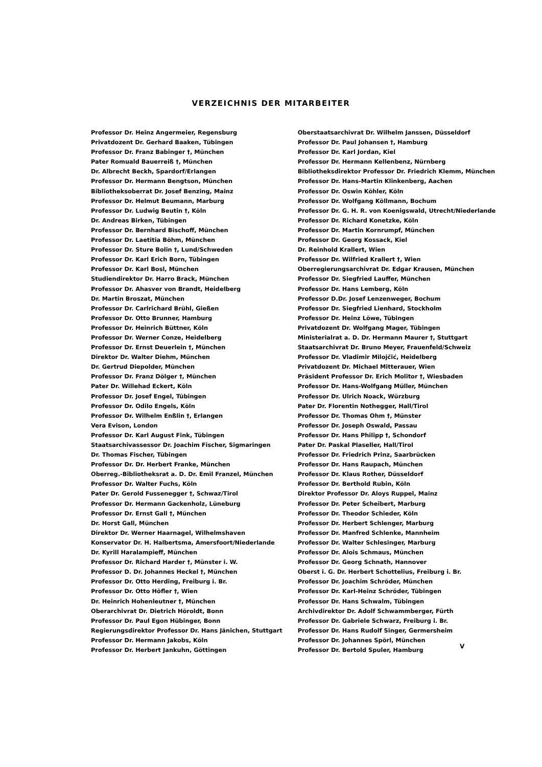VERZEICHNIS DER MITARBEITER
Professor Dr. Heinz Angermeier, Regensburg
Privatdozent Dr. Gerhard Baaken, Tübingen
Professor Dr. Franz Babinger †, München
Pater Romuald Bauerreiß †, München
Dr. Albrecht Beckh, Spardorf/Erlangen
Professor Dr. Hermann Bengtson, München
Bibliotheksoberrat Dr. Josef Benzing, Mainz
Professor Dr. Helmut Beumann, Marburg
Professor Dr. Ludwig Beutin †, Köln
Dr. Andreas Birken, Tübingen
Professor Dr. Bernhard Bischoff, München
Professor Dr. Laetitia Böhm, München
Professor Dr. Sture Bolin †, Lund/Schweden
Professor Dr. Karl Erich Born, Tübingen
Professor Dr. Karl Bosl, München
Studiendirektor Dr. Harro Brack, München
Professor Dr. Ahasver von Brandt, Heidelberg
Dr. Martin Broszat, München
Professor Dr. Carlrichard Brühl, Gießen
Professor Dr. Otto Brunner, Hamburg
Professor Dr. Heinrich Büttner, Köln
Professor Dr. Werner Conze, Heidelberg
Professor Dr. Ernst Deuerlein †, München
Direktor Dr. Walter Diehm, München
Dr. Gertrud Diepolder, München
Professor Dr. Franz Dölger †, München
Pater Dr. Willehad Eckert, Köln
Professor Dr. Josef Engel, Tübingen
Professor Dr. Odilo Engels, Köln
Professor Dr. Wilhelm Enßlin †, Erlangen
Vera Evison, London
Professor Dr. Karl August Fink, Tübingen
Staatsarchivassessor Dr. Joachim Fischer, Sigmaringen
Dr. Thomas Fischer, Tübingen
Professor Dr. Dr. Herbert Franke, München
Oberreg.-Bibliotheksrat a. D. Dr. Emil Franzel, München
Professor Dr. Walter Fuchs, Köln
Pater Dr. Gerold Fussenegger †, Schwaz/Tirol
Professor Dr. Hermann Gackenholz, Lüneburg
Professor Dr. Ernst Gall †, München
Dr. Horst Gall, München
Direktor Dr. Werner Haarnagel, Wilhelmshaven
Konservator Dr. H. Halbertsma, Amersfoort/Niederlande
Dr. Kyrill Haralampieff, München
Professor Dr. Richard Harder †, Münster i. W.
Professor D. Dr. Johannes Heckel †, München
Professor Dr. Otto Herding, Freiburg i. Br.
Professor Dr. Otto Höfler †, Wien
Dr. Heinrich Hohenleutner †, München
Oberarchivrat Dr. Dietrich Höroldt, Bonn
Professor Dr. Paul Egon Hübinger, Bonn
Regierungsdirektor Professor Dr. Hans Jänichen, Stuttgart
Professor Dr. Hermann Jakobs, Köln
Professor Dr. Herbert Jankuhn, Göttingen
Oberstaatsarchivrat Dr. Wilhelm Janssen, Düsseldorf
Professor Dr. Paul Johansen †, Hamburg
Professor Dr. Karl Jordan, Kiel
Professor Dr. Hermann Kellenbenz, Nürnberg
Bibliotheksdirektor Professor Dr. Friedrich Klemm, München
Professor Dr. Hans-Martin Klinkenberg, Aachen
Professor Dr. Oswin Köhler, Köln
Professor Dr. Wolfgang Köllmann, Bochum
Professor Dr. G. H. R. von Koenigswald, Utrecht/Niederlande
Professor Dr. Richard Konetzke, Köln
Professor Dr. Martin Kornrumpf, München
Professor Dr. Georg Kossack, Kiel
Dr. Reinhold Krallert, Wien
Professor Dr. Wilfried Krallert †, Wien
Oberregierungsarchivrat Dr. Edgar Krausen, München
Professor Dr. Siegfried Lauffer, München
Professor Dr. Hans Lemberg, Köln
Professor D.Dr. Josef Lenzenweger, Bochum
Professor Dr. Siegfried Lienhard, Stockholm
Professor Dr. Heinz Löwe, Tübingen
Privatdozent Dr. Wolfgang Mager, Tübingen
Ministerialrat a. D. Dr. Hermann Maurer †, Stuttgart
Staatsarchivrat Dr. Bruno Meyer, Frauenfeld/Schweiz
Professor Dr. Vladimir Milojčić, Heidelberg
Privatdozent Dr. Michael Mitterauer, Wien
Präsident Professor Dr. Erich Molitor †, Wiesbaden
Professor Dr. Hans-Wolfgang Müller, München
Professor Dr. Ulrich Noack, Würzburg
Pater Dr. Florentin Nothegger, Hall/Tirol
Professor Dr. Thomas Ohm †, Münster
Professor Dr. Joseph Oswald, Passau
Professor Dr. Hans Philipp †, Schondorf
Pater Dr. Paskal Plaseller, Hall/Tirol
Professor Dr. Friedrich Prinz, Saarbrücken
Professor Dr. Hans Raupach, München
Professor Dr. Klaus Rother, Düsseldorf
Professor Dr. Berthold Rubin, Köln
Direktor Professor Dr. Aloys Ruppel, Mainz
Professor Dr. Peter Scheibert, Marburg
Professor Dr. Theodor Schieder, Köln
Professor Dr. Herbert Schlenger, Marburg
Professor Dr. Manfred Schlenke, Mannheim
Professor Dr. Walter Schlesinger, Marburg
Professor Dr. Alois Schmaus, München
Professor Dr. Georg Schnath, Hannover
Oberst i. G. Dr. Herbert Schottelius, Freiburg i. Br.
Professor Dr. Joachim Schröder, München
Professor Dr. Karl-Heinz Schröder, Tübingen
Professor Dr. Hans Schwalm, Tübingen
Archivdirektor Dr. Adolf Schwammberger, Fürth
Professor Dr. Gabriele Schwarz, Freiburg i. Br.
Professor Dr. Hans Rudolf Singer, Germersheim
Professor Dr. Johannes Spörl, München
Professor Dr. Bertold Spuler, Hamburg
V